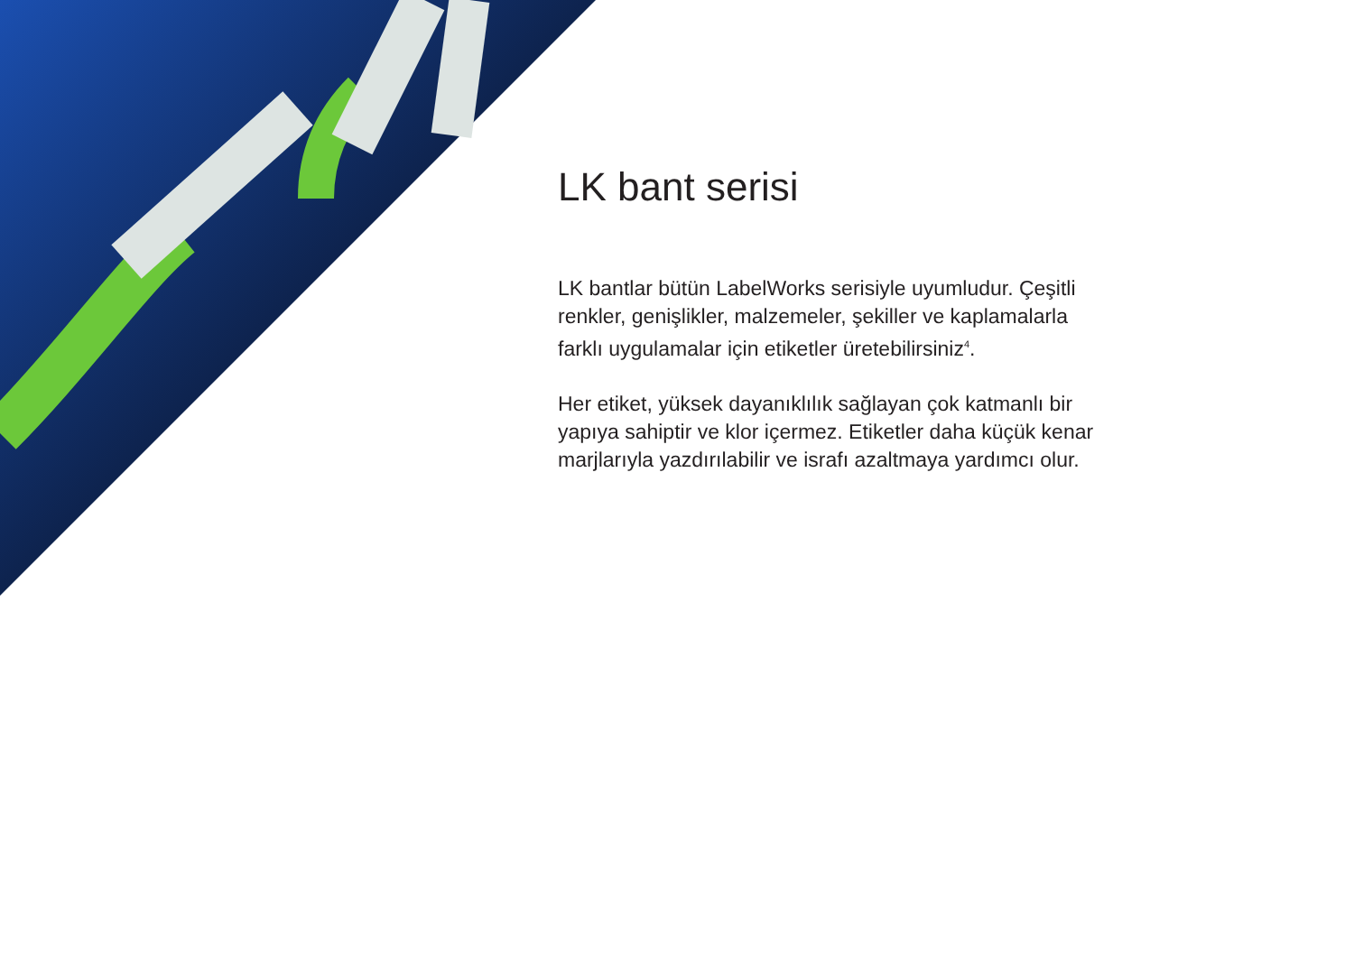LK bant serisi
LK bantlar bütün LabelWorks serisiyle uyumludur. Çeşitli renkler, genişlikler, malzemeler, şekiller ve kaplamalarla farklı uygulamalar için etiketler üretebilirsiniz<sup>4</sup>.
Her etiket, yüksek dayanıklılık sağlayan çok katmanlı bir yapıya sahiptir ve klor içermez. Etiketler daha küçük kenar marjlarıyla yazdırılabilir ve israfı azaltmaya yardımcı olur.